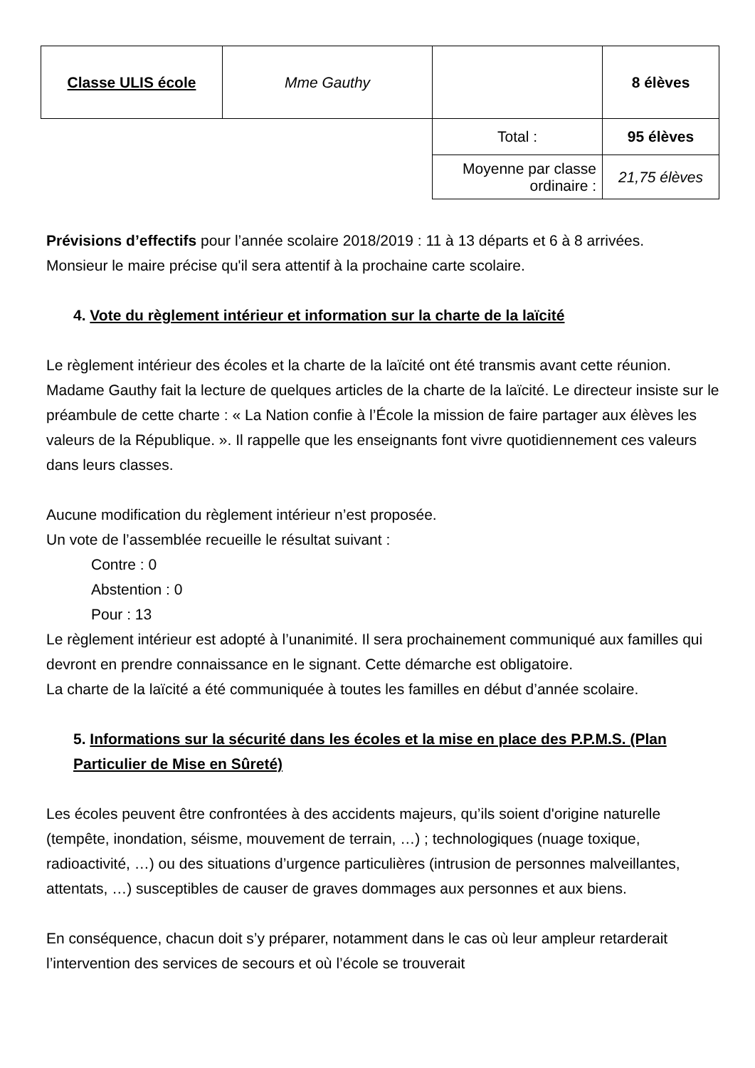| Classe ULIS école | Mme Gauthy | | 8 élèves |
| | | Total : | 95 élèves |
| | | Moyenne par classe ordinaire : | 21,75 élèves |
Prévisions d’effectifs pour l’année scolaire 2018/2019 : 11 à 13 départs et 6 à 8 arrivées.
Monsieur le maire précise qu'il sera attentif à la prochaine carte scolaire.
4. Vote du règlement intérieur et information sur la charte de la laïcité
Le règlement intérieur des écoles et la charte de la laïcité ont été transmis avant cette réunion.
Madame Gauthy fait la lecture de quelques articles de la charte de la laïcité. Le directeur insiste sur le préambule de cette charte : « La Nation confie à l’École la mission de faire partager aux élèves les valeurs de la République. ». Il rappelle que les enseignants font vivre quotidiennement ces valeurs dans leurs classes.
Aucune modification du règlement intérieur n’est proposée.
Un vote de l’assemblée recueille le résultat suivant :
Contre : 0
Abstention : 0
Pour : 13
Le règlement intérieur est adopté à l’unanimité. Il sera prochainement communiqué aux familles qui devront en prendre connaissance en le signant. Cette démarche est obligatoire.
La charte de la laïcité a été communiquée à toutes les familles en début d’année scolaire.
5. Informations sur la sécurité dans les écoles et la mise en place des P.P.M.S. (Plan Particulier de Mise en Sûreté)
Les écoles peuvent être confrontées à des accidents majeurs, qu’ils soient d'origine naturelle (tempête, inondation, séisme, mouvement de terrain, …) ; technologiques (nuage toxique, radioactivité, …) ou des situations d’urgence particulières (intrusion de personnes malveillantes, attentats, …) susceptibles de causer de graves dommages aux personnes et aux biens.
En conséquence, chacun doit s’y préparer, notamment dans le cas où leur ampleur retarderait l’intervention des services de secours et où l’école se trouverait